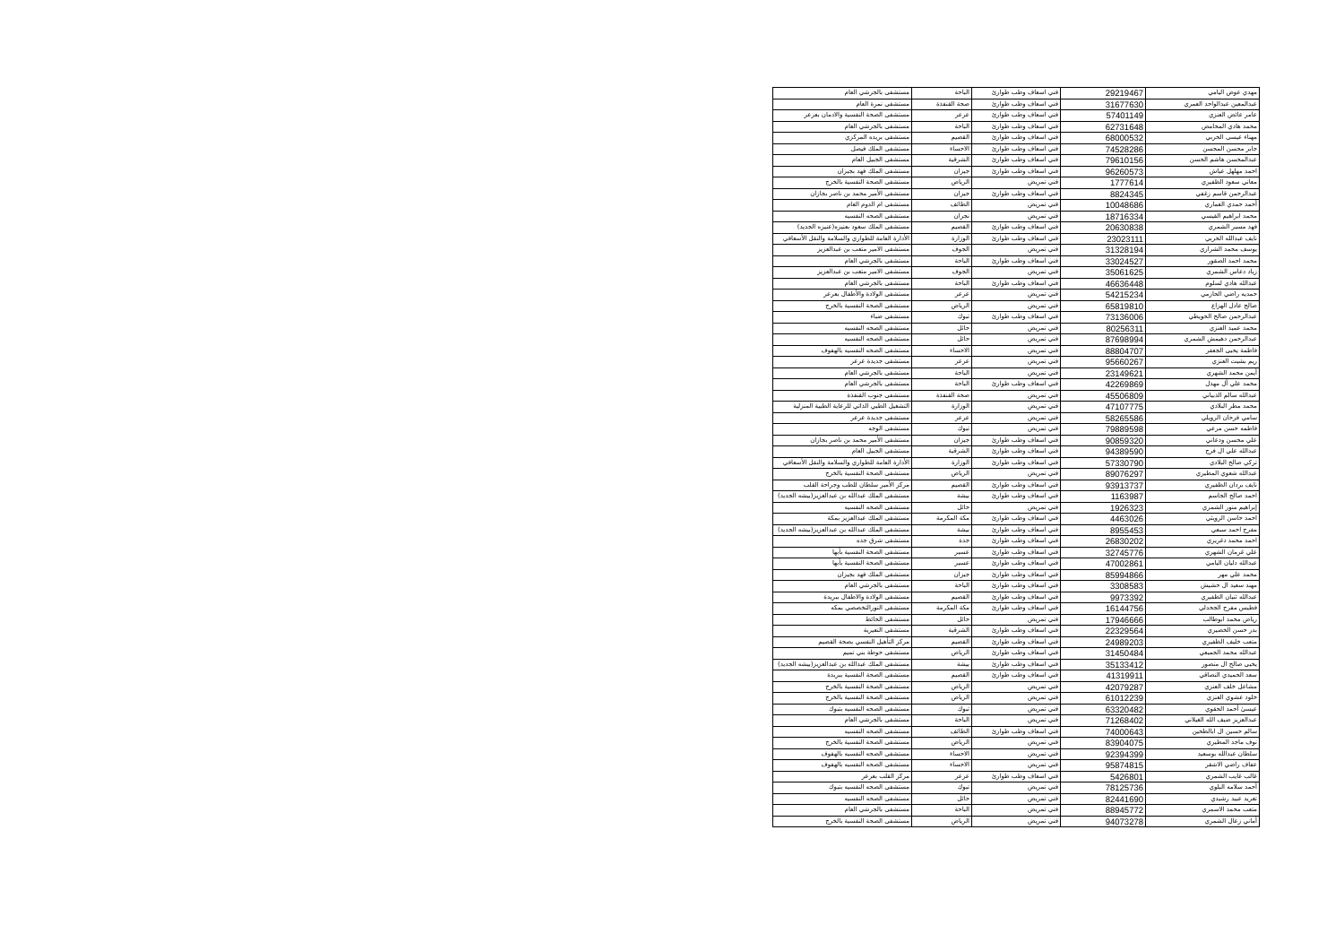| مهدي عوض اليامي | 29219467 | فني اسعاف وطب طوارئ | الباحة | مستشفى بالجرشي العام |
| عبدالمعين عبدالواحد العمري | 31677630 | فني اسعاف وطب طوارئ | صحة القنفذة | مستشفى نمرة العام |
| عامر عائض العنزي | 57401149 | فني اسعاف وطب طوارئ | عرعر | مستشفى الصحة النفسية والادمان بعرعر |
| محمد هادي المحامض | 62731648 | فني اسعاف وطب طوارئ | الباحة | مستشفى بالجرشي العام |
| مهناء عيسى الحربي | 68000532 | فني اسعاف وطب طوارئ | القصيم | مستشفى بريده المركزي |
| جابر محسن المحسن | 74528286 | فني اسعاف وطب طوارئ | الاحساء | مستشفى الملك فيصل |
| عبدالمحسن هاشم الحسن | 79610156 | فني اسعاف وطب طوارئ | الشرقية | مستشفى الجبيل العام |
| احمد مهلهل عياش | 96260573 | فني اسعاف وطب طوارئ | جيزان | مستشفى الملك فهد بجيزان |
| معاني سعود الظفيري | 1777614 | فني تمريض | الرياض | مستشفى الصحة النفسية بالخرج |
| عبدالرحمن قاسم زغفي | 8824345 | فني اسعاف وطب طوارئ | جيزان | مستشفى الأمير محمد بن ناصر بجازان |
| أحمد حمدي العماري | 10048686 | فني تمريض | الطائف | مستشفى ام الدوم العام |
| محمد ابراهيم القيسي | 18716334 | فني تمريض | نجران | مستشفى الصحه النفسيه |
| فهد مسير الشمري | 20630838 | فني اسعاف وطب طوارئ | القصيم | مستشفى الملك سعود بعنيزه(عنيزه الجديد) |
| نايف عبدالله الحربي | 23023111 | فني اسعاف وطب طوارئ | الوزارة | الأدارة العامة للطواري والسلامة والنقل الأسعافي |
| يوسف محمد الشراري | 31328194 | فني تمريض | الجوف | مستشفى الامير متعب بن عبدالعزيز |
| محمد احمد الصقور | 33024527 | فني اسعاف وطب طوارئ | الباحة | مستشفى بالجرشي العام |
| زياد دعاس الشمري | 35061625 | فني تمريض | الجوف | مستشفى الامير متعب بن عبدالعزيز |
| عبدالله هادي لسلوم | 46636448 | فني اسعاف وطب طوارئ | الباحة | مستشفى بالجرشي العام |
| حمديه راضي الحازمي | 54215234 | فني تمريض | عرعر | مستشفى الولادة والأطفال بعرعر |
| صالح عادل الهزاع | 65819810 | فني تمريض | الرياض | مستشفى الصحة النفسية بالخرج |
| عبدالرحمن صالح الحويطي | 73136006 | فني اسعاف وطب طوارئ | تبوك | مستشفى ضباء |
| محمد عميد العنزي | 80256311 | فني تمريض | حائل | مستشفى الصحه النفسيه |
| عبدالرحمن دهيمش الشمري | 87698994 | فني تمريض | حائل | مستشفى الصحه النفسيه |
| فاطمة يحيى الجعفر | 88804707 | فني تمريض | الاحساء | مستشفى الصحه النفسيه بالهفوف |
| ريم بشيت العنزي | 95660267 | فني تمريض | عرعر | مستشفى جديدة عرعر |
| أيمن محمد الشهري | 23149621 | فني تمريض | الباحة | مستشفى بالجرشي العام |
| محمد علي آل مهذل | 42269869 | فني اسعاف وطب طوارئ | الباحة | مستشفى بالجرشي العام |
| عبدالله سالم الذبياني | 45506809 | فني تمريض | صحة القنفذة | مستشفى جنوب القنفذة |
| محمد مطر البلادي | 47107775 | فني تمريض | الوزارة | التشغيل الطبي الذاتي للرعاية الطبية المنزلية |
| سامي فرحان الرويلي | 58265586 | فني تمريض | عرعر | مستشفى جديدة عرعر |
| فاطمه حسن مرعي | 79889598 | فني تمريض | تبوك | مستشفى الوجه |
| علي محسن ودعاني | 90859320 | فني اسعاف وطب طوارئ | جيزان | مستشفى الأمير محمد بن ناصر بجازان |
| عبدالله علي ال فرج | 94389590 | فني اسعاف وطب طوارئ | الشرقية | مستشفى الجبيل العام |
| تركي صالح البلادي | 57330790 | فني اسعاف وطب طوارئ | الوزارة | الأدارة العامة للطواري والسلامة والنقل الأسعافي |
| عبدالله شعوي المطيري | 89076297 | فني تمريض | الرياض | مستشفى الصحة النفسية بالخرج |
| نايف بردان الظفيري | 93913737 | فني اسعاف وطب طوارئ | القصيم | مركز الأمير سلطان للطب وجراحة القلب |
| احمد صالح الجاسم | 1163987 | فني اسعاف وطب طوارئ | بيشة | مستشفى الملك عبدالله بن عبدالعزيز(بيشه الجديد) |
| إبراهيم منور الشمري | 1926323 | فني تمريض | حائل | مستشفى الصحه النفسيه |
| احمد حاسن الرويثي | 4463026 | فني اسعاف وطب طوارئ | مكة المكرمة | مستشفى الملك عبدالعزيز بمكة |
| مفرح احمد سبعي | 8955453 | فني اسعاف وطب طوارئ | بيشة | مستشفى الملك عبدالله بن عبدالعزيز(بيشه الجديد) |
| احمد محمد دغريري | 26830202 | فني اسعاف وطب طوارئ | جدة | مستشفى شرق جده |
| علي غرمان الشهري | 32745776 | فني اسعاف وطب طوارئ | عسير | مستشفى الصحة النفسية بأبها |
| عبدالله دليان اليامي | 47002861 | فني اسعاف وطب طوارئ | عسير | مستشفى الصحة النفسية بأبها |
| محمد علي مهر | 85994866 | فني اسعاف وطب طوارئ | جيزان | مستشفى الملك فهد بجيزان |
| مهند سعيد ال حشيش | 3308583 | فني اسعاف وطب طوارئ | الباحة | مستشفى بالجرشي العام |
| عبدالله ثنيان الظفيري | 9973392 | فني اسعاف وطب طوارئ | القصيم | مستشفى الولادة والاطفال ببريدة |
| فطيس مفرج الجحدلي | 16144756 | فني اسعاف وطب طوارئ | مكة المكرمة | مستشفى النورالتخصصي بمكه |
| رياض محمد ابوطالب | 17946666 | فني تمريض | حائل | مستشفى الحائط |
| بدر حسن الخضيري | 22329564 | فني اسعاف وطب طوارئ | الشرقية | مستشفى النعيرية |
| متعب خليف الظفيري | 24989203 | فني اسعاف وطب طوارئ | القصيم | مركز التأهيل النفسي بصحة القصيم |
| عبدالله محمد الجميعي | 31450484 | فني اسعاف وطب طوارئ | الرياض | مستشفى حوطة بني تميم |
| يحيى صالح ال منصور | 35133412 | فني اسعاف وطب طوارئ | بيشة | مستشفى الملك عبدالله بن عبدالعزيز(بيشه الجديد) |
| سعد الحميدي النصاقي | 41319911 | فني اسعاف وطب طوارئ | القصيم | مستشفى الصحة النفسية ببريدة |
| مشاعل خلف العنزي | 42079287 | فني تمريض | الرياض | مستشفى الصحة النفسية بالخرج |
| خلود عشوي العنزي | 61012239 | فني تمريض | الرياض | مستشفى الصحة النفسية بالخرج |
| عيسىٰ أحمد الحقوي | 63320482 | فني تمريض | تبوك | مستشفى الصحه النفسيه بتبوك |
| عبدالعزيز ضيف الله الغيلاني | 71268402 | فني تمريض | الباحة | مستشفى بالجرشي العام |
| سالم حسين ال ابالطحين | 74000643 | فني اسعاف وطب طوارئ | الطائف | مستشفى الصحه النفسيه |
| نوف ماجد المطيري | 83904075 | فني تمريض | الرياض | مستشفى الصحة النفسية بالخرج |
| سلطان عبدالله بوسعيد | 92394399 | فني تمريض | الاحساء | مستشفى الصحه النفسيه بالهفوف |
| عفاف راضي الاشقر | 95874815 | فني تمريض | الاحساء | مستشفى الصحه النفسيه بالهفوف |
| غالب غايب الشمري | 5426801 | فني اسعاف وطب طوارئ | عرعر | مركز القلب بعرعر |
| أحمد سلامه البلوي | 78125736 | فني تمريض | تبوك | مستشفى الصحه النفسيه بتبوك |
| تغريد عبيد رشيدي | 82441690 | فني تمريض | حائل | مستشفى الصحه النفسيه |
| متعب محمد الاسمري | 88945772 | فني تمريض | الباحة | مستشفى بالجرشي العام |
| أماني زعال الشمري | 94073278 | فني تمريض | الرياض | مستشفى الصحة النفسية بالخرج |